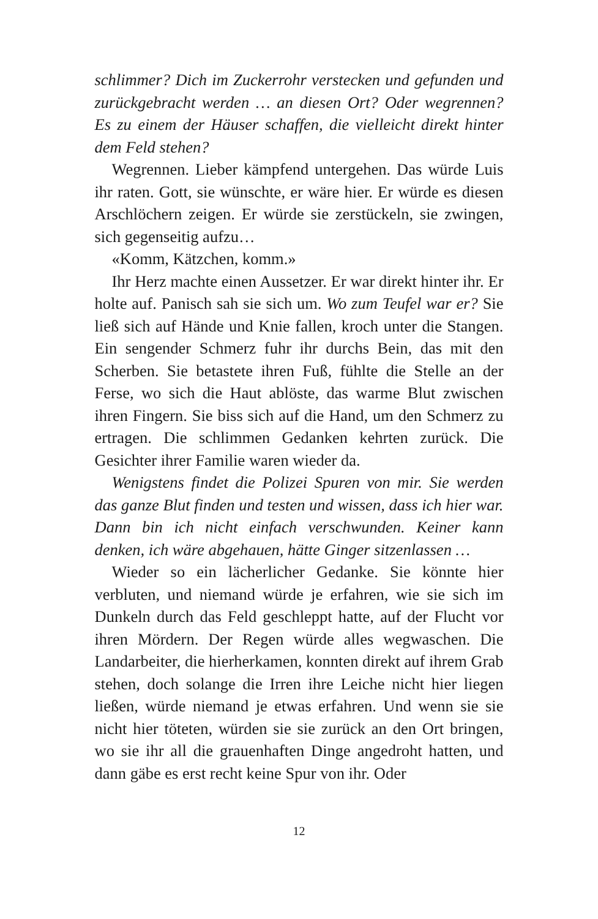schlimmer? Dich im Zuckerrohr verstecken und gefunden und zurückgebracht werden … an diesen Ort? Oder wegrennen? Es zu einem der Häuser schaffen, die vielleicht direkt hinter dem Feld stehen?
Wegrennen. Lieber kämpfend untergehen. Das würde Luis ihr raten. Gott, sie wünschte, er wäre hier. Er würde es diesen Arschlöchern zeigen. Er würde sie zerstückeln, sie zwingen, sich gegenseitig aufzu…
«Komm, Kätzchen, komm.»
Ihr Herz machte einen Aussetzer. Er war direkt hinter ihr. Er holte auf. Panisch sah sie sich um. Wo zum Teufel war er? Sie ließ sich auf Hände und Knie fallen, kroch unter die Stangen. Ein sengender Schmerz fuhr ihr durchs Bein, das mit den Scherben. Sie betastete ihren Fuß, fühlte die Stelle an der Ferse, wo sich die Haut ablöste, das warme Blut zwischen ihren Fingern. Sie biss sich auf die Hand, um den Schmerz zu ertragen. Die schlimmen Gedanken kehrten zurück. Die Gesichter ihrer Familie waren wieder da.
Wenigstens findet die Polizei Spuren von mir. Sie werden das ganze Blut finden und testen und wissen, dass ich hier war. Dann bin ich nicht einfach verschwunden. Keiner kann denken, ich wäre abgehauen, hätte Ginger sitzenlassen …
Wieder so ein lächerlicher Gedanke. Sie könnte hier verbluten, und niemand würde je erfahren, wie sie sich im Dunkeln durch das Feld geschleppt hatte, auf der Flucht vor ihren Mördern. Der Regen würde alles wegwaschen. Die Landarbeiter, die hierherkamen, konnten direkt auf ihrem Grab stehen, doch solange die Irren ihre Leiche nicht hier liegen ließen, würde niemand je etwas erfahren. Und wenn sie sie nicht hier töteten, würden sie sie zurück an den Ort bringen, wo sie ihr all die grauenhaften Dinge angedroht hatten, und dann gäbe es erst recht keine Spur von ihr. Oder
12